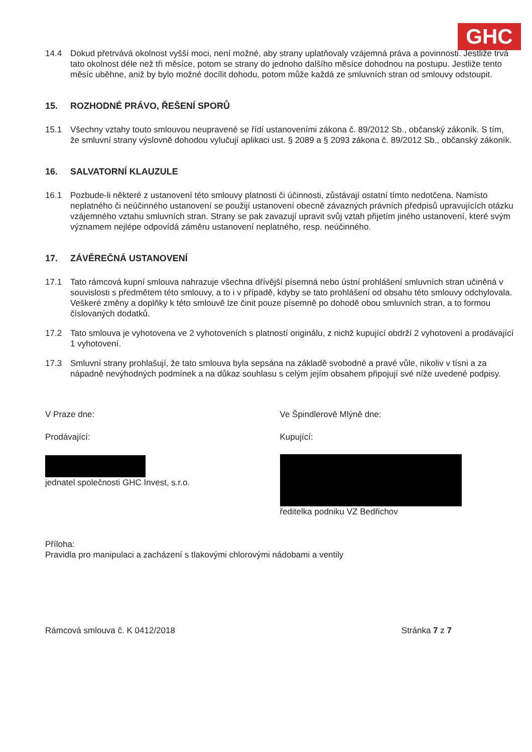GHC
14.4 Dokud přetrvává okolnost vyšší moci, není možné, aby strany uplatňovaly vzájemná práva a povinnosti. Jestliže trvá tato okolnost déle než tři měsíce, potom se strany do jednoho dalšího měsíce dohodnou na postupu. Jestliže tento měsíc uběhne, aniž by bylo možné docílit dohodu, potom může každá ze smluvních stran od smlouvy odstoupit.
15. ROZHODNÉ PRÁVO, ŘEŠENÍ SPORŮ
15.1 Všechny vztahy touto smlouvou neupravené se řídí ustanoveními zákona č. 89/2012 Sb., občanský zákoník. S tím, že smluvní strany výslovně dohodou vylučují aplikaci ust. § 2089 a § 2093 zákona č. 89/2012 Sb., občanský zákoník.
16. SALVATORNÍ KLAUZULE
16.1 Pozbude-li některé z ustanovení této smlouvy platnosti či účinnosti, zůstávají ostatní tímto nedotčena. Namísto neplatného či neúčinného ustanovení se použijí ustanovení obecně závazných právních předpisů upravujících otázku vzájemného vztahu smluvních stran. Strany se pak zavazují upravit svůj vztah přijetím jiného ustanovení, které svým významem nejlépe odpovídá záměru ustanovení neplatného, resp. neúčinného.
17. ZÁVĚREČNÁ USTANOVENÍ
17.1 Tato rámcová kupní smlouva nahrazuje všechna dřívější písemná nebo ústní prohlášení smluvních stran učiněná v souvislosti s předmětem této smlouvy, a to i v případě, kdyby se tato prohlášení od obsahu této smlouvy odchylovala. Veškeré změny a doplňky k této smlouvě lze činit pouze písemně po dohodě obou smluvních stran, a to formou číslovaných dodatků.
17.2 Tato smlouva je vyhotovena ve 2 vyhotoveních s platností originálu, z nichž kupující obdrží 2 vyhotovení a prodávající 1 vyhotovení.
17.3 Smluvní strany prohlašují, že tato smlouva byla sepsána na základě svobodné a pravé vůle, nikoliv v tísni a za nápadně nevýhodných podmínek a na důkaz souhlasu s celým jejím obsahem připojují své níže uvedené podpisy.
V Praze dne:
Prodávající:
jednatel společnosti GHC Invest, s.r.o.
Ve Špindlerově Mlýně dne:
Kupující:
ředitelka podniku VZ Bedřichov
Příloha:
Pravidla pro manipulaci a zacházení s tlakovými chlorovými nádobami a ventily
Rámcová smlouva č. K 0412/2018 Stránka 7 z 7